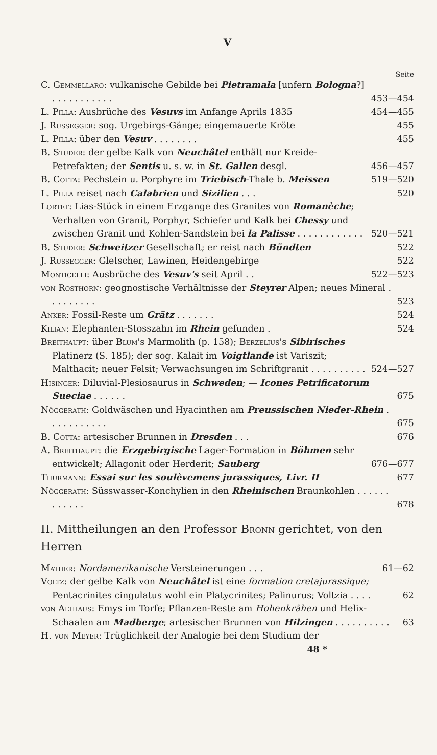V
Seite
C. Gemmellaro: vulkanische Gebilde bei Pietramala [unfern Bologna?] . . . . . . . . . . . 453—454
L. Pilla: Ausbrüche des Vesuvs im Anfange Aprils 1835 454—455
J. Russegger: sog. Urgebirgs-Gänge; eingemauerte Kröte 455
L. Pilla: über den Vesuv . . . . . . . . 455
B. Studer: der gelbe Kalk von Neuchâtel enthält nur Kreide-Petrefakten; der Sentis u. s. w. in St. Gallen desgl. 456—457
B. Cotta: Pechstein u. Porphyre im Triebisch-Thale b. Meissen 519—520
L. Pilla reiset nach Calabrien und Sizilien . . . 520
Lortet: Lias-Stück in einem Erzgange des Granites von Romanèche; Verhalten von Granit, Porphyr, Schiefer und Kalk bei Chessy und zwischen Granit und Kohlen-Sandstein bei la Palisse . . . . . . . . . . . . 520—521
B. Studer: Schweitzer Gesellschaft; er reist nach Bündten 522
J. Russegger: Gletscher, Lawinen, Heidengebirge 522
Monticelli: Ausbrüche des Vesuv's seit April . . 522—523
von Rosthorn: geognostische Verhältnisse der Steyrer Alpen; neues Mineral . . . . . . . . . 523
Anker: Fossil-Reste um Grätz . . . . . . . 524
Kilian: Elephanten-Stosszahn im Rhein gefunden . 524
Breithaupt: über Blum's Marmolith (p. 158); Berzelius's Sibirisches Platinerz (S. 185); der sog. Kalait im Voigtlande ist Variszit; Malthacit; neuer Felsit; Verwachsungen im Schriftgranit . . . . . . . . . . 524—527
Hisinger: Diluvial-Plesiosaurus in Schweden; — Icones Petrificatorum Sueciae . . . . . . 675
Nöggerath: Goldwäschen und Hyacinthen am Preussischen Nieder-Rhein . . . . . . . . . . . 675
B. Cotta: artesischer Brunnen in Dresden . . . 676
A. Breithaupt: die Erzgebirgische Lager-Formation in Böhmen sehr entwickelt; Allagonit oder Herderit; Sauberg 676—677
Thurmann: Essai sur les soulèvemens jurassiques, Livr. II 677
Nöggerath: Süsswasser-Konchylien in den Rheinischen Braunkohlen . . . . . . . . . . . . 678
II. Mittheilungen an den Professor Bronn gerichtet, von den Herren
Mather: Nordamerikanische Versteinerungen . . . 61—62
Voltz: der gelbe Kalk von Neuchâtel ist eine formation cretajurassique; Pentacrinites cingulatus wohl ein Platycrinites; Palinurus; Voltzia . . . . 62
von Althaus: Emys im Torfe; Pflanzen-Reste am Hohenkrähen und Helix-Schaalen am Madberge; artesischer Brunnen von Hilzingen . . . . . . . . . . 63
H. von Meyer: Trüglichkeit der Analogie bei dem Studium der
48 *